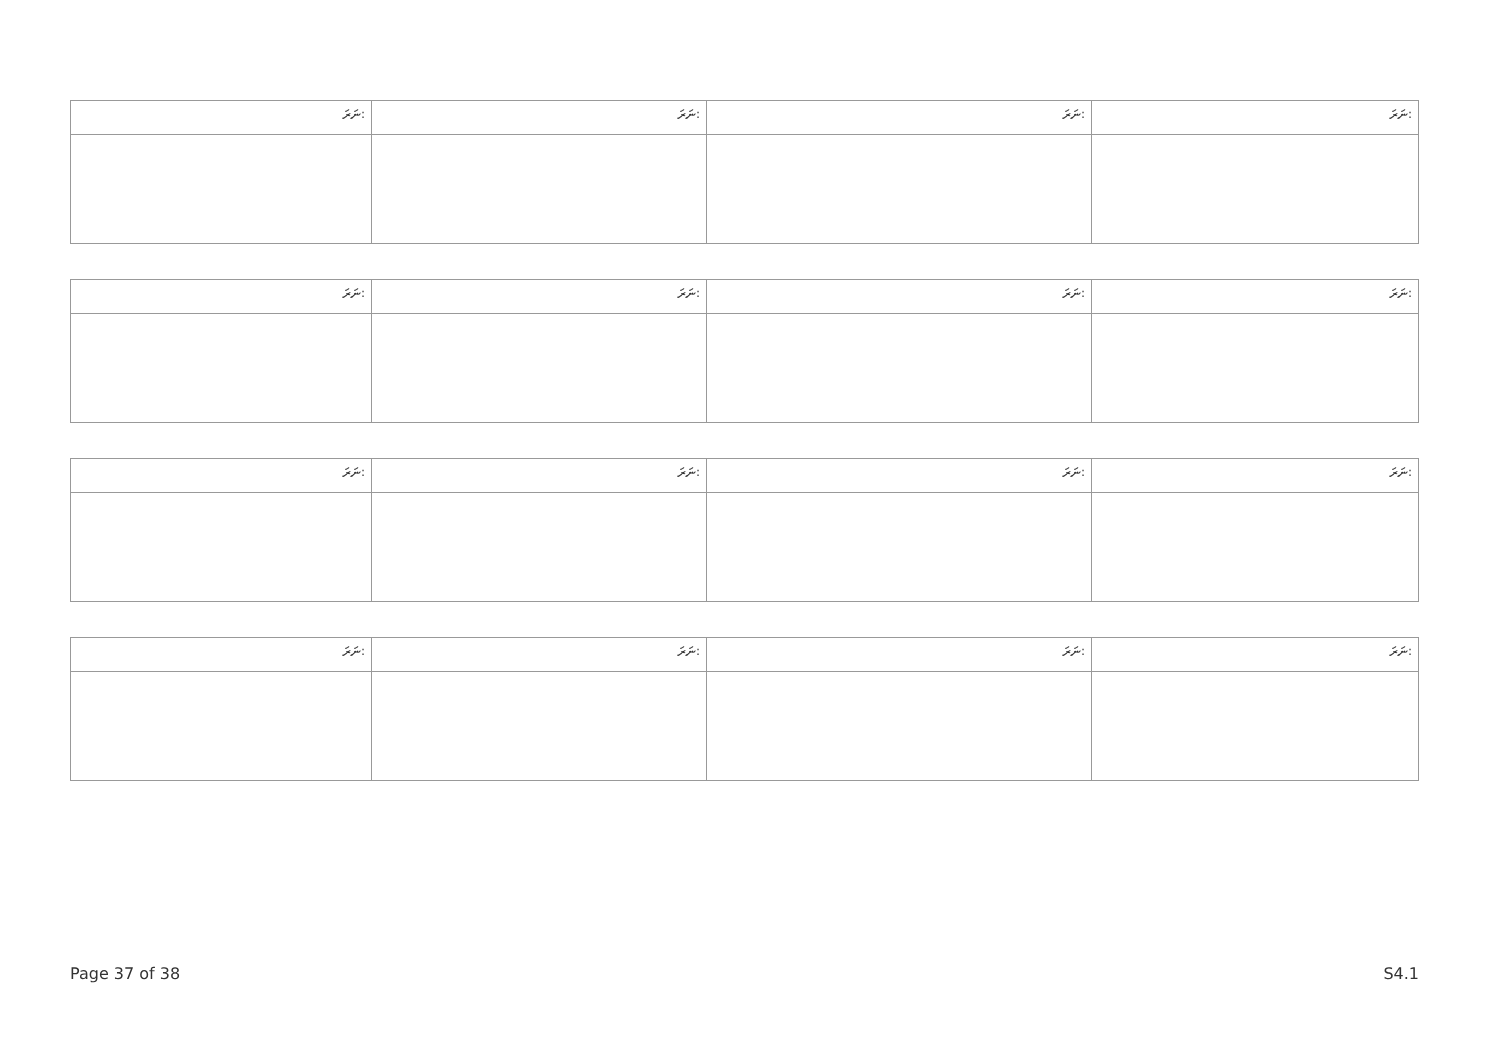| ނަރަ: | ނަރަ: | ނަރަ: | ނަރަ: |
| --- | --- | --- | --- |
| ނަރަ: | ނަރަ: | ނަރަ: | ނަރަ: |
| --- | --- | --- | --- |
| ނަރަ: | ނަރަ: | ނަރަ: | ނަރަ: |
| --- | --- | --- | --- |
| ނަރަ: | ނަރަ: | ނަރަ: | ނަރަ: |
| --- | --- | --- | --- |
Page 37 of 38 S4.1